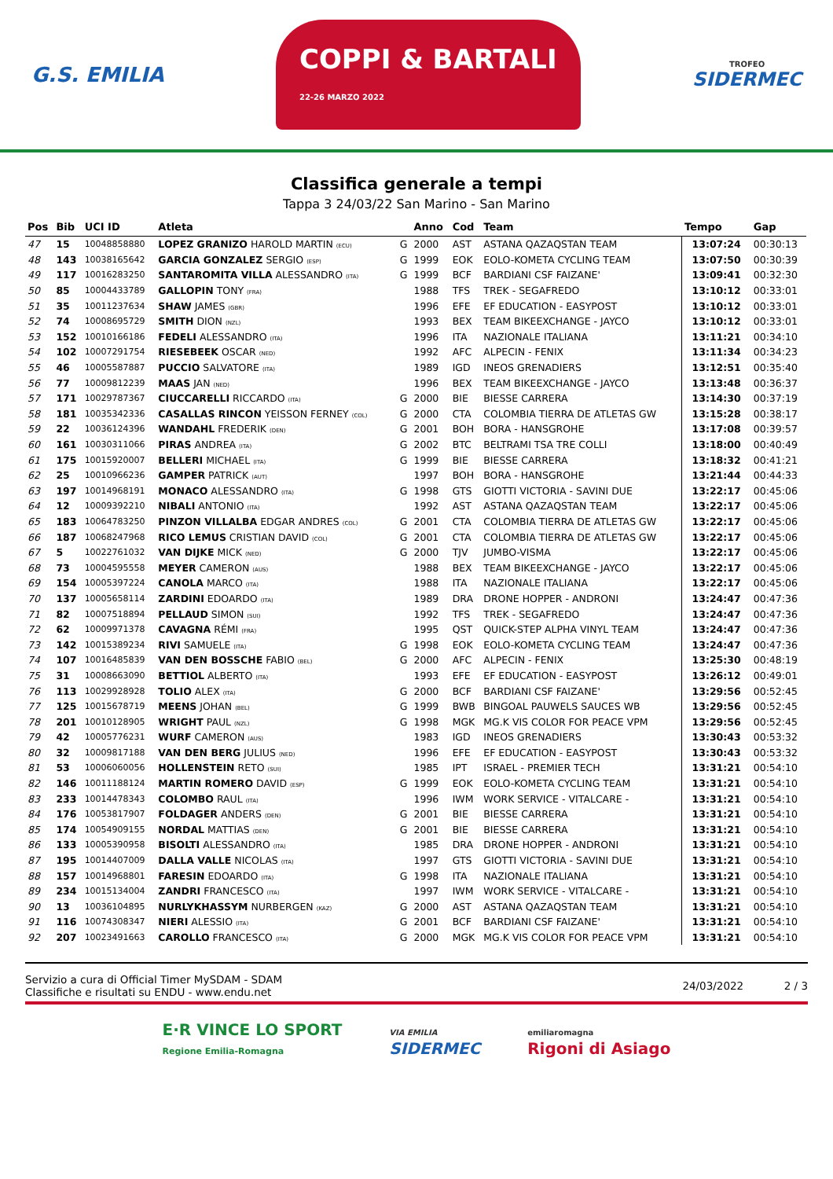G.S. EMILIA
COPPI & BARTALI
22-26 MARZO 2022
TROFEO
SIDERMEC
Classifica generale a tempi
Tappa 3 24/03/22 San Marino - San Marino
| Pos | Bib | UCI ID | Atleta | | Anno | Cod | Team | Tempo | Gap |
| --- | --- | --- | --- | --- | --- | --- | --- | --- | --- |
| 47 | 15 | 10048858880 | LOPEZ GRANIZO HAROLD MARTIN (ECU) | G | 2000 | AST | ASTANA QAZAQSTAN TEAM | 13:07:24 | 00:30:13 |
| 48 | 143 | 10038165642 | GARCIA GONZALEZ SERGIO (ESP) | G | 1999 | EOK | EOLO-KOMETA CYCLING TEAM | 13:07:50 | 00:30:39 |
| 49 | 117 | 10016283250 | SANTAROMITA VILLA ALESSANDRO (ITA) | G | 1999 | BCF | BARDIANI CSF FAIZANE' | 13:09:41 | 00:32:30 |
| 50 | 85 | 10004433789 | GALLOPIN TONY (FRA) | | 1988 | TFS | TREK - SEGAFREDO | 13:10:12 | 00:33:01 |
| 51 | 35 | 10011237634 | SHAW JAMES (GBR) | | 1996 | EFE | EF EDUCATION - EASYPOST | 13:10:12 | 00:33:01 |
| 52 | 74 | 10008695729 | SMITH DION (NZL) | | 1993 | BEX | TEAM BIKEEXCHANGE - JAYCO | 13:10:12 | 00:33:01 |
| 53 | 152 | 10010166186 | FEDELI ALESSANDRO (ITA) | | 1996 | ITA | NAZIONALE ITALIANA | 13:11:21 | 00:34:10 |
| 54 | 102 | 10007291754 | RIESEBEEK OSCAR (NED) | | 1992 | AFC | ALPECIN - FENIX | 13:11:34 | 00:34:23 |
| 55 | 46 | 10005587887 | PUCCIO SALVATORE (ITA) | | 1989 | IGD | INEOS GRENADIERS | 13:12:51 | 00:35:40 |
| 56 | 77 | 10009812239 | MAAS JAN (NED) | | 1996 | BEX | TEAM BIKEEXCHANGE - JAYCO | 13:13:48 | 00:36:37 |
| 57 | 171 | 10029787367 | CIUCCARELLI RICCARDO (ITA) | G | 2000 | BIE | BIESSE CARRERA | 13:14:30 | 00:37:19 |
| 58 | 181 | 10035342336 | CASALLAS RINCON YEISSON FERNEY (COL) | G | 2000 | CTA | COLOMBIA TIERRA DE ATLETAS GW | 13:15:28 | 00:38:17 |
| 59 | 22 | 10036124396 | WANDAHL FREDERIK (DEN) | G | 2001 | BOH | BORA - HANSGROHE | 13:17:08 | 00:39:57 |
| 60 | 161 | 10030311066 | PIRAS ANDREA (ITA) | G | 2002 | BTC | BELTRAMI TSA TRE COLLI | 13:18:00 | 00:40:49 |
| 61 | 175 | 10015920007 | BELLERI MICHAEL (ITA) | G | 1999 | BIE | BIESSE CARRERA | 13:18:32 | 00:41:21 |
| 62 | 25 | 10010966236 | GAMPER PATRICK (AUT) | | 1997 | BOH | BORA - HANSGROHE | 13:21:44 | 00:44:33 |
| 63 | 197 | 10014968191 | MONACO ALESSANDRO (ITA) | G | 1998 | GTS | GIOTTI VICTORIA - SAVINI DUE | 13:22:17 | 00:45:06 |
| 64 | 12 | 10009392210 | NIBALI ANTONIO (ITA) | | 1992 | AST | ASTANA QAZAQSTAN TEAM | 13:22:17 | 00:45:06 |
| 65 | 183 | 10064783250 | PINZON VILLALBA EDGAR ANDRES (COL) | G | 2001 | CTA | COLOMBIA TIERRA DE ATLETAS GW | 13:22:17 | 00:45:06 |
| 66 | 187 | 10068247968 | RICO LEMUS CRISTIAN DAVID (COL) | G | 2001 | CTA | COLOMBIA TIERRA DE ATLETAS GW | 13:22:17 | 00:45:06 |
| 67 | 5 | 10022761032 | VAN DIJKE MICK (NED) | G | 2000 | TJV | JUMBO-VISMA | 13:22:17 | 00:45:06 |
| 68 | 73 | 10004595558 | MEYER CAMERON (AUS) | | 1988 | BEX | TEAM BIKEEXCHANGE - JAYCO | 13:22:17 | 00:45:06 |
| 69 | 154 | 10005397224 | CANOLA MARCO (ITA) | | 1988 | ITA | NAZIONALE ITALIANA | 13:22:17 | 00:45:06 |
| 70 | 137 | 10005658114 | ZARDINI EDOARDO (ITA) | | 1989 | DRA | DRONE HOPPER - ANDRONI | 13:24:47 | 00:47:36 |
| 71 | 82 | 10007518894 | PELLAUD SIMON (SUI) | | 1992 | TFS | TREK - SEGAFREDO | 13:24:47 | 00:47:36 |
| 72 | 62 | 10009971378 | CAVAGNA RÉMI (FRA) | | 1995 | QST | QUICK-STEP ALPHA VINYL TEAM | 13:24:47 | 00:47:36 |
| 73 | 142 | 10015389234 | RIVI SAMUELE (ITA) | G | 1998 | EOK | EOLO-KOMETA CYCLING TEAM | 13:24:47 | 00:47:36 |
| 74 | 107 | 10016485839 | VAN DEN BOSSCHE FABIO (BEL) | G | 2000 | AFC | ALPECIN - FENIX | 13:25:30 | 00:48:19 |
| 75 | 31 | 10008663090 | BETTIOL ALBERTO (ITA) | | 1993 | EFE | EF EDUCATION - EASYPOST | 13:26:12 | 00:49:01 |
| 76 | 113 | 10029928928 | TOLIO ALEX (ITA) | G | 2000 | BCF | BARDIANI CSF FAIZANE' | 13:29:56 | 00:52:45 |
| 77 | 125 | 10015678719 | MEENS JOHAN (BEL) | G | 1999 | BWB | BINGOAL PAUWELS SAUCES WB | 13:29:56 | 00:52:45 |
| 78 | 201 | 10010128905 | WRIGHT PAUL (NZL) | G | 1998 | MGK | MG.K VIS COLOR FOR PEACE VPM | 13:29:56 | 00:52:45 |
| 79 | 42 | 10005776231 | WURF CAMERON (AUS) | | 1983 | IGD | INEOS GRENADIERS | 13:30:43 | 00:53:32 |
| 80 | 32 | 10009817188 | VAN DEN BERG JULIUS (NED) | | 1996 | EFE | EF EDUCATION - EASYPOST | 13:30:43 | 00:53:32 |
| 81 | 53 | 10006060056 | HOLLENSTEIN RETO (SUI) | | 1985 | IPT | ISRAEL - PREMIER TECH | 13:31:21 | 00:54:10 |
| 82 | 146 | 10011188124 | MARTIN ROMERO DAVID (ESP) | G | 1999 | EOK | EOLO-KOMETA CYCLING TEAM | 13:31:21 | 00:54:10 |
| 83 | 233 | 10014478343 | COLOMBO RAUL (ITA) | | 1996 | IWM | WORK SERVICE - VITALCARE - | 13:31:21 | 00:54:10 |
| 84 | 176 | 10053817907 | FOLDAGER ANDERS (DEN) | G | 2001 | BIE | BIESSE CARRERA | 13:31:21 | 00:54:10 |
| 85 | 174 | 10054909155 | NORDAL MATTIAS (DEN) | G | 2001 | BIE | BIESSE CARRERA | 13:31:21 | 00:54:10 |
| 86 | 133 | 10005390958 | BISOLTI ALESSANDRO (ITA) | | 1985 | DRA | DRONE HOPPER - ANDRONI | 13:31:21 | 00:54:10 |
| 87 | 195 | 10014407009 | DALLA VALLE NICOLAS (ITA) | | 1997 | GTS | GIOTTI VICTORIA - SAVINI DUE | 13:31:21 | 00:54:10 |
| 88 | 157 | 10014968801 | FARESIN EDOARDO (ITA) | G | 1998 | ITA | NAZIONALE ITALIANA | 13:31:21 | 00:54:10 |
| 89 | 234 | 10015134004 | ZANDRI FRANCESCO (ITA) | | 1997 | IWM | WORK SERVICE - VITALCARE - | 13:31:21 | 00:54:10 |
| 90 | 13 | 10036104895 | NURLYKHASSYM NURBERGEN (KAZ) | G | 2000 | AST | ASTANA QAZAQSTAN TEAM | 13:31:21 | 00:54:10 |
| 91 | 116 | 10074308347 | NIERI ALESSIO (ITA) | G | 2001 | BCF | BARDIANI CSF FAIZANE' | 13:31:21 | 00:54:10 |
| 92 | 207 | 10023491663 | CAROLLO FRANCESCO (ITA) | G | 2000 | MGK | MG.K VIS COLOR FOR PEACE VPM | 13:31:21 | 00:54:10 |
Servizio a cura di Official Timer MySDAM - SDAM
Classifiche e risultati su ENDU - www.endu.net
24/03/2022 2 / 3
E·R VINCE LO SPORT
Regione Emilia-Romagna
VIA EMILIA
SIDERMEC
emiliaromagna
Rigoni di Asiago